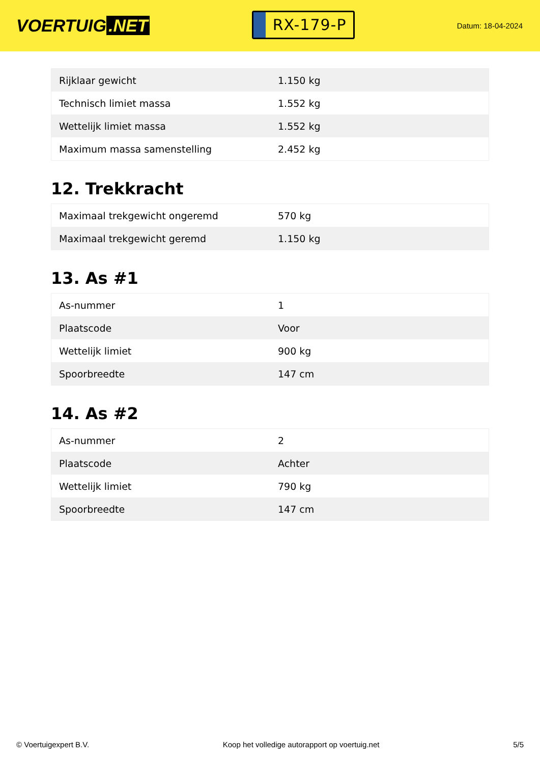VOERTUIG.NET
RX-179-P
Datum: 18-04-2024
| Rijklaar gewicht | 1.150 kg |
| Technisch limiet massa | 1.552 kg |
| Wettelijk limiet massa | 1.552 kg |
| Maximum massa samenstelling | 2.452 kg |
12. Trekkracht
| Maximaal trekgewicht ongeremd | 570 kg |
| Maximaal trekgewicht geremd | 1.150 kg |
13. As #1
| As-nummer | 1 |
| Plaatscode | Voor |
| Wettelijk limiet | 900 kg |
| Spoorbreedte | 147 cm |
14. As #2
| As-nummer | 2 |
| Plaatscode | Achter |
| Wettelijk limiet | 790 kg |
| Spoorbreedte | 147 cm |
© Voertuigexpert B.V. Koop het volledige autorapport op voertuig.net 5/5